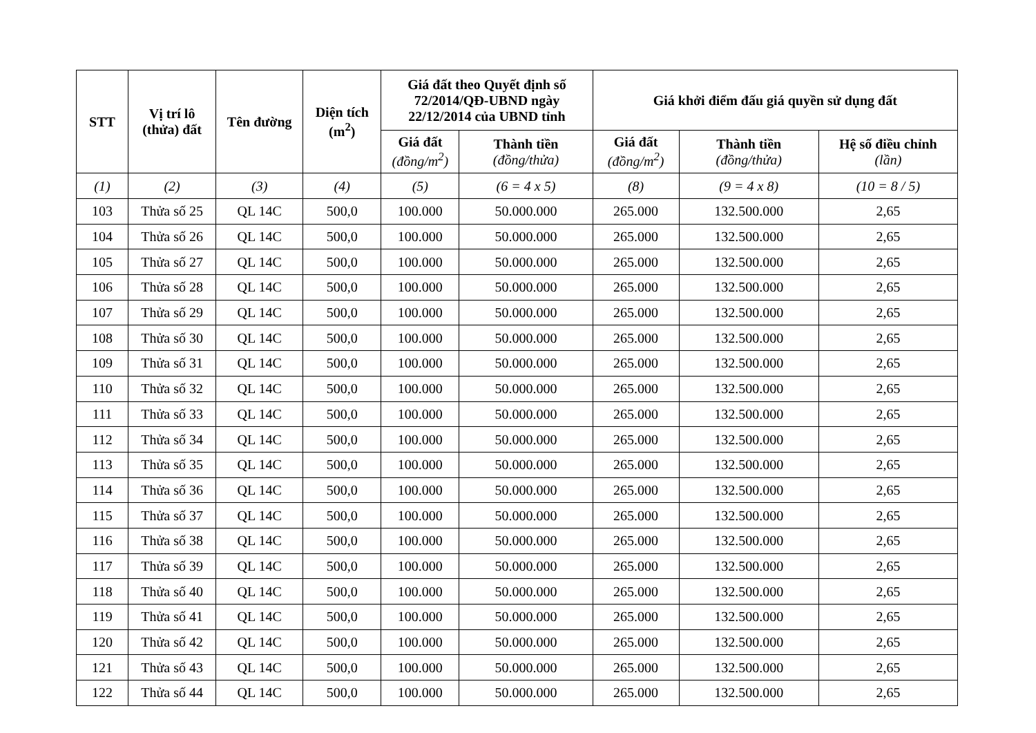| STT | Vị trí lô (thửa) đất | Tên đường | Diện tích (m<sup>2</sup>) | Giá đất theo Quyết định số 72/2014/QĐ-UBND ngày 22/12/2014 của UBND tỉnh | | Giá khởi điểm đấu giá quyền sử dụng đất | | |
| --- | --- | --- | --- | --- | --- | --- | --- | --- |
| | | | | Giá đất (đồng/m<sup>2</sup>) | Thành tiền (đồng/thửa) | Giá đất (đồng/m<sup>2</sup>) | Thành tiền (đồng/thửa) | Hệ số điều chỉnh (lần) |
| (1) | (2) | (3) | (4) | (5) | (6 = 4 x 5) | (8) | (9 = 4 x 8) | (10 = 8 / 5) |
| 103 | Thửa số 25 | QL 14C | 500,0 | 100.000 | 50.000.000 | 265.000 | 132.500.000 | 2,65 |
| 104 | Thửa số 26 | QL 14C | 500,0 | 100.000 | 50.000.000 | 265.000 | 132.500.000 | 2,65 |
| 105 | Thửa số 27 | QL 14C | 500,0 | 100.000 | 50.000.000 | 265.000 | 132.500.000 | 2,65 |
| 106 | Thửa số 28 | QL 14C | 500,0 | 100.000 | 50.000.000 | 265.000 | 132.500.000 | 2,65 |
| 107 | Thửa số 29 | QL 14C | 500,0 | 100.000 | 50.000.000 | 265.000 | 132.500.000 | 2,65 |
| 108 | Thửa số 30 | QL 14C | 500,0 | 100.000 | 50.000.000 | 265.000 | 132.500.000 | 2,65 |
| 109 | Thửa số 31 | QL 14C | 500,0 | 100.000 | 50.000.000 | 265.000 | 132.500.000 | 2,65 |
| 110 | Thửa số 32 | QL 14C | 500,0 | 100.000 | 50.000.000 | 265.000 | 132.500.000 | 2,65 |
| 111 | Thửa số 33 | QL 14C | 500,0 | 100.000 | 50.000.000 | 265.000 | 132.500.000 | 2,65 |
| 112 | Thửa số 34 | QL 14C | 500,0 | 100.000 | 50.000.000 | 265.000 | 132.500.000 | 2,65 |
| 113 | Thửa số 35 | QL 14C | 500,0 | 100.000 | 50.000.000 | 265.000 | 132.500.000 | 2,65 |
| 114 | Thửa số 36 | QL 14C | 500,0 | 100.000 | 50.000.000 | 265.000 | 132.500.000 | 2,65 |
| 115 | Thửa số 37 | QL 14C | 500,0 | 100.000 | 50.000.000 | 265.000 | 132.500.000 | 2,65 |
| 116 | Thửa số 38 | QL 14C | 500,0 | 100.000 | 50.000.000 | 265.000 | 132.500.000 | 2,65 |
| 117 | Thửa số 39 | QL 14C | 500,0 | 100.000 | 50.000.000 | 265.000 | 132.500.000 | 2,65 |
| 118 | Thửa số 40 | QL 14C | 500,0 | 100.000 | 50.000.000 | 265.000 | 132.500.000 | 2,65 |
| 119 | Thửa số 41 | QL 14C | 500,0 | 100.000 | 50.000.000 | 265.000 | 132.500.000 | 2,65 |
| 120 | Thửa số 42 | QL 14C | 500,0 | 100.000 | 50.000.000 | 265.000 | 132.500.000 | 2,65 |
| 121 | Thửa số 43 | QL 14C | 500,0 | 100.000 | 50.000.000 | 265.000 | 132.500.000 | 2,65 |
| 122 | Thửa số 44 | QL 14C | 500,0 | 100.000 | 50.000.000 | 265.000 | 132.500.000 | 2,65 |